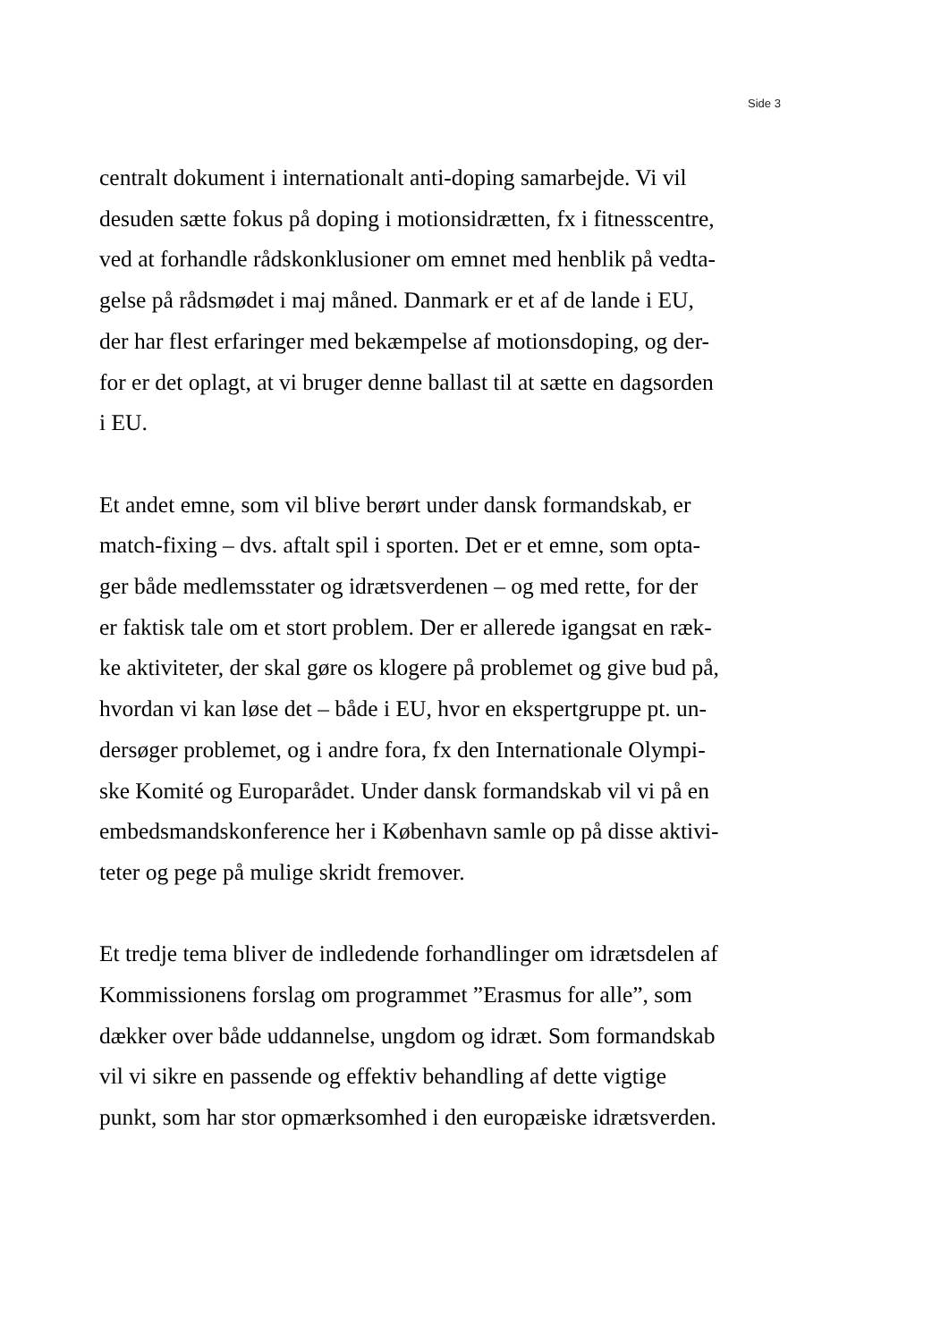Side 3
centralt dokument i internationalt anti-doping samarbejde. Vi vil
desuden sætte fokus på doping i motionsidrætten, fx i fitnesscentre,
ved at forhandle rådskonklusioner om emnet med henblik på vedta-
gelse på rådsmødet i maj måned. Danmark er et af de lande i EU,
der har flest erfaringer med bekæmpelse af motionsdoping, og der-
for er det oplagt, at vi bruger denne ballast til at sætte en dagsorden
i EU.
Et andet emne, som vil blive berørt under dansk formandskab, er
match-fixing – dvs. aftalt spil i sporten. Det er et emne, som opta-
ger både medlemsstater og idrætsverdenen – og med rette, for der
er faktisk tale om et stort problem. Der er allerede igangsat en ræk-
ke aktiviteter, der skal gøre os klogere på problemet og give bud på,
hvordan vi kan løse det – både i EU, hvor en ekspertgruppe pt. un-
dersøger problemet, og i andre fora, fx den Internationale Olympi-
ske Komité og Europarådet. Under dansk formandskab vil vi på en
embedsmandskonference her i København samle op på disse aktivi-
teter og pege på mulige skridt fremover.
Et tredje tema bliver de indledende forhandlinger om idrætsdelen af
Kommissionens forslag om programmet ”Erasmus for alle”, som
dækker over både uddannelse, ungdom og idræt. Som formandskab
vil vi sikre en passende og effektiv behandling af dette vigtige
punkt, som har stor opmærksomhed i den europæiske idrætsverden.